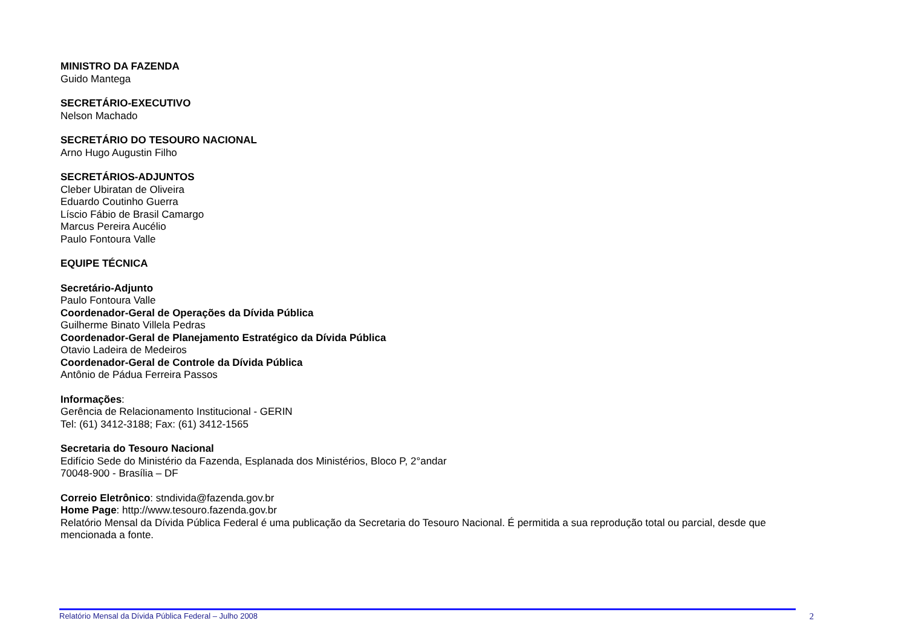MINISTRO DA FAZENDA
Guido Mantega
SECRETÁRIO-EXECUTIVO
Nelson Machado
SECRETÁRIO DO TESOURO NACIONAL
Arno Hugo Augustin Filho
SECRETÁRIOS-ADJUNTOS
Cleber Ubiratan de Oliveira
Eduardo Coutinho Guerra
Líscio Fábio de Brasil Camargo
Marcus Pereira Aucélio
Paulo Fontoura Valle
EQUIPE TÉCNICA
Secretário-Adjunto
Paulo Fontoura Valle
Coordenador-Geral de Operações da Dívida Pública
Guilherme Binato Villela Pedras
Coordenador-Geral de Planejamento Estratégico da Dívida Pública
Otavio Ladeira de Medeiros
Coordenador-Geral de Controle da Dívida Pública
Antônio de Pádua Ferreira Passos
Informações:
Gerência de Relacionamento Institucional - GERIN
Tel: (61) 3412-3188; Fax: (61) 3412-1565
Secretaria do Tesouro Nacional
Edifício Sede do Ministério da Fazenda, Esplanada dos Ministérios, Bloco P, 2°andar
70048-900 - Brasília – DF
Correio Eletrônico: stndivida@fazenda.gov.br
Home Page: http://www.tesouro.fazenda.gov.br
Relatório Mensal da Dívida Pública Federal é uma publicação da Secretaria do Tesouro Nacional. É permitida a sua reprodução total ou parcial, desde que mencionada a fonte.
Relatório Mensal da Dívida Pública Federal – Julho 2008 2